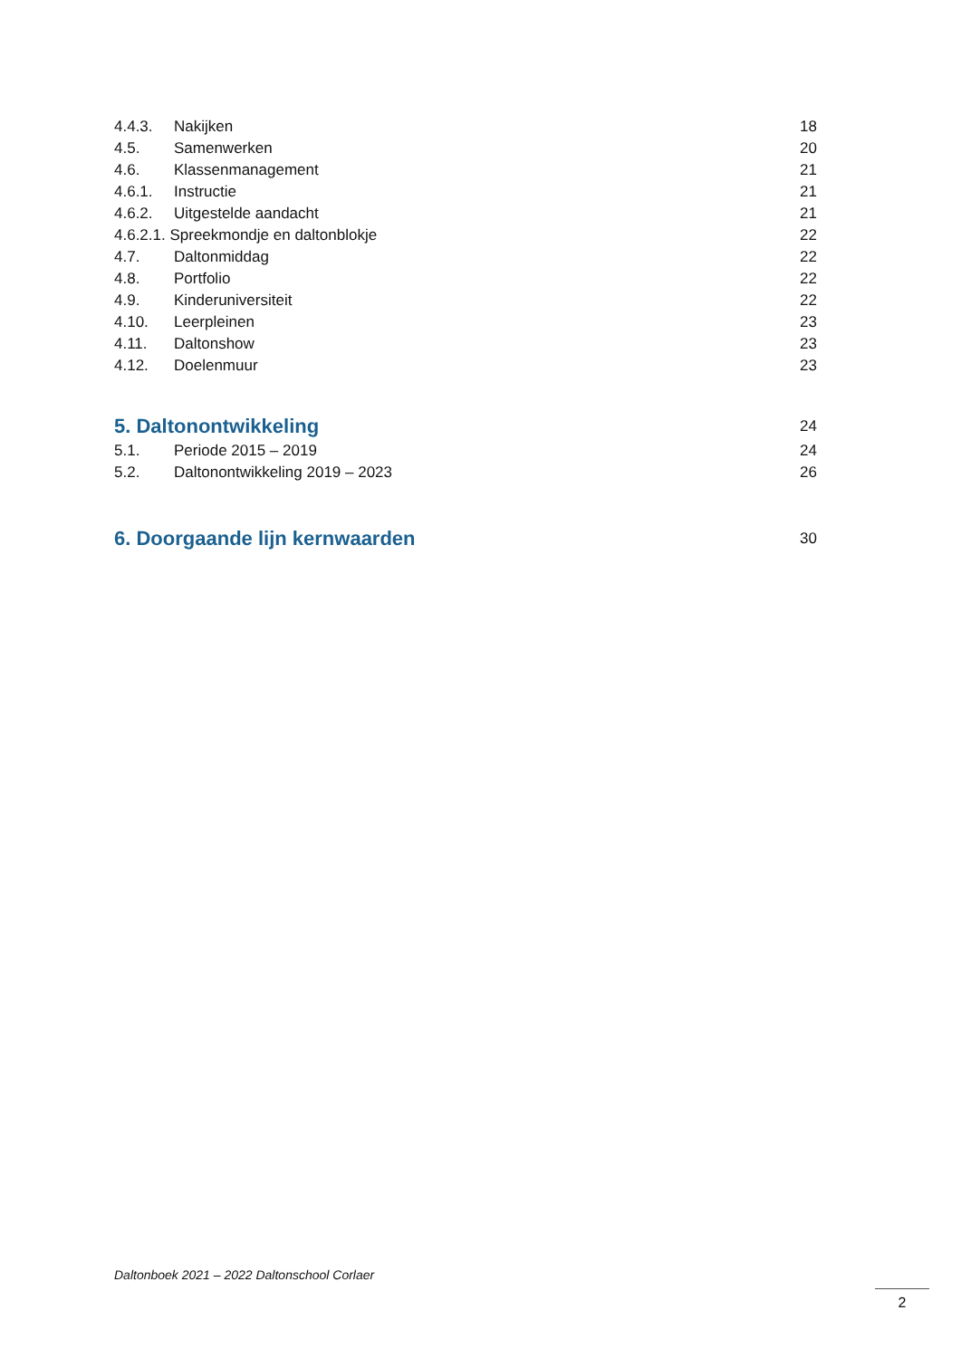4.4.3. Nakijken 18
4.5. Samenwerken 20
4.6. Klassenmanagement 21
4.6.1. Instructie 21
4.6.2. Uitgestelde aandacht 21
4.6.2.1. Spreekmondje en daltonblokje 22
4.7. Daltonmiddag 22
4.8. Portfolio 22
4.9. Kinderuniversiteit 22
4.10. Leerpleinen 23
4.11. Daltonshow 23
4.12. Doelenmuur 23
5. Daltonontwikkeling 24
5.1. Periode 2015 – 2019 24
5.2. Daltonontwikkeling 2019 – 2023 26
6. Doorgaande lijn kernwaarden 30
Daltonboek 2021 – 2022 Daltonschool Corlaer
2